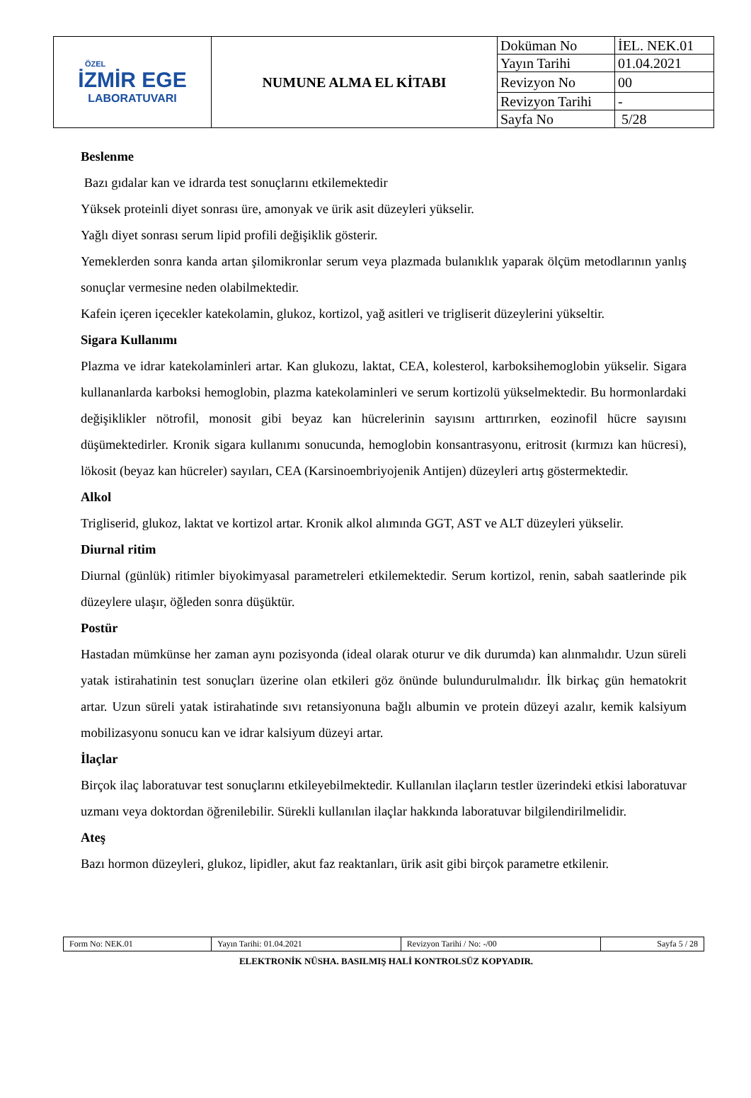| ÖZEL İZMİR EGE LABORATUVARI | NUMUNE ALMA EL KİTABI | Doküman No | İEL. NEK.01 |
| | | Yayın Tarihi | 01.04.2021 |
| | | Revizyon No | 00 |
| | | Revizyon Tarihi | - |
| | | Sayfa No | 5/28 |
Beslenme
Bazı gıdalar kan ve idrarda test sonuçlarını etkilemektedir
Yüksek proteinli diyet sonrası üre, amonyak ve ürik asit düzeyleri yükselir.
Yağlı diyet sonrası serum lipid profili değişiklik gösterir.
Yemeklerden sonra kanda artan şilomikronlar serum veya plazmada bulanıklık yaparak ölçüm metodlarının yanlış sonuçlar vermesine neden olabilmektedir.
Kafein içeren içecekler katekolamin, glukoz, kortizol, yağ asitleri ve trigliserit düzeylerini yükseltir.
Sigara Kullanımı
Plazma ve idrar katekolaminleri artar. Kan glukozu, laktat, CEA, kolesterol, karboksihemoglobin yükselir. Sigara kullananlarda karboksi hemoglobin, plazma katekolaminleri ve serum kortizolü yükselmektedir. Bu hormonlardaki değişiklikler nötrofil, monosit gibi beyaz kan hücrelerinin sayısını arttırırken, eozinofil hücre sayısını düşümektedirler. Kronik sigara kullanımı sonucunda, hemoglobin konsantrasyonu, eritrosit (kırmızı kan hücresi), lökosit (beyaz kan hücreler) sayıları, CEA (Karsinoembriyojenik Antijen) düzeyleri artış göstermektedir.
Alkol
Trigliserid, glukoz, laktat ve kortizol artar. Kronik alkol alımında GGT, AST ve ALT düzeyleri yükselir.
Diurnal ritim
Diurnal (günlük) ritimler biyokimyasal parametreleri etkilemektedir. Serum kortizol, renin, sabah saatlerinde pik düzeylere ulaşır, öğleden sonra düşüktür.
Postür
Hastadan mümkünse her zaman aynı pozisyonda (ideal olarak oturur ve dik durumda) kan alınmalıdır. Uzun süreli yatak istirahatinin test sonuçları üzerine olan etkileri göz önünde bulundurulmalıdır. İlk birkaç gün hematokrit artar. Uzun süreli yatak istirahatinde sıvı retansiyonuna bağlı albumin ve protein düzeyi azalır, kemik kalsiyum mobilizasyonu sonucu kan ve idrar kalsiyum düzeyi artar.
İlaçlar
Birçok ilaç laboratuvar test sonuçlarını etkileyebilmektedir. Kullanılan ilaçların testler üzerindeki etkisi laboratuvar uzmanı veya doktordan öğrenilebilir. Sürekli kullanılan ilaçlar hakkında laboratuvar bilgilendirilmelidir.
Ateş
Bazı hormon düzeyleri, glukoz, lipidler, akut faz reaktanları, ürik asit gibi birçok parametre etkilenir.
| Form No: NEK.01 | Yayın Tarihi: 01.04.2021 | Revizyon Tarihi / No: -/00 | Sayfa 5 / 28 |
ELEKTRONİK NÜSHA. BASILMIŞ HALİ KONTROLSÜZ KOPYADIR.